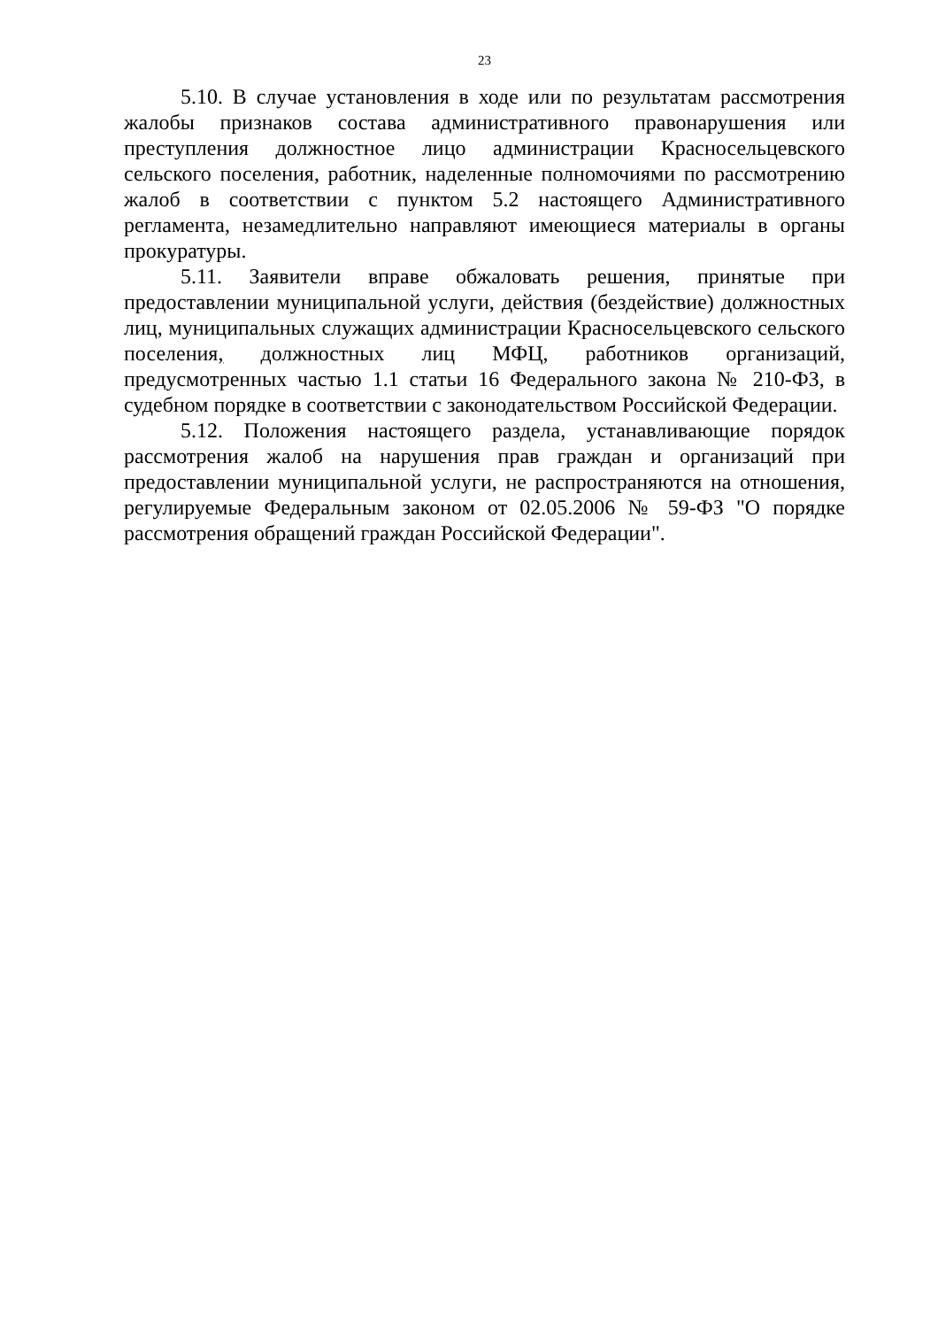23
5.10. В случае установления в ходе или по результатам рассмотрения жалобы признаков состава административного правонарушения или преступления должностное лицо администрации Красносельцевского сельского поселения, работник, наделенные полномочиями по рассмотрению жалоб в соответствии с пунктом 5.2 настоящего Административного регламента, незамедлительно направляют имеющиеся материалы в органы прокуратуры.
5.11. Заявители вправе обжаловать решения, принятые при предоставлении муниципальной услуги, действия (бездействие) должностных лиц, муниципальных служащих администрации Красносельцевского сельского поселения, должностных лиц МФЦ, работников организаций, предусмотренных частью 1.1 статьи 16 Федерального закона № 210-ФЗ, в судебном порядке в соответствии с законодательством Российской Федерации.
5.12. Положения настоящего раздела, устанавливающие порядок рассмотрения жалоб на нарушения прав граждан и организаций при предоставлении муниципальной услуги, не распространяются на отношения, регулируемые Федеральным законом от 02.05.2006 № 59-ФЗ "О порядке рассмотрения обращений граждан Российской Федерации".